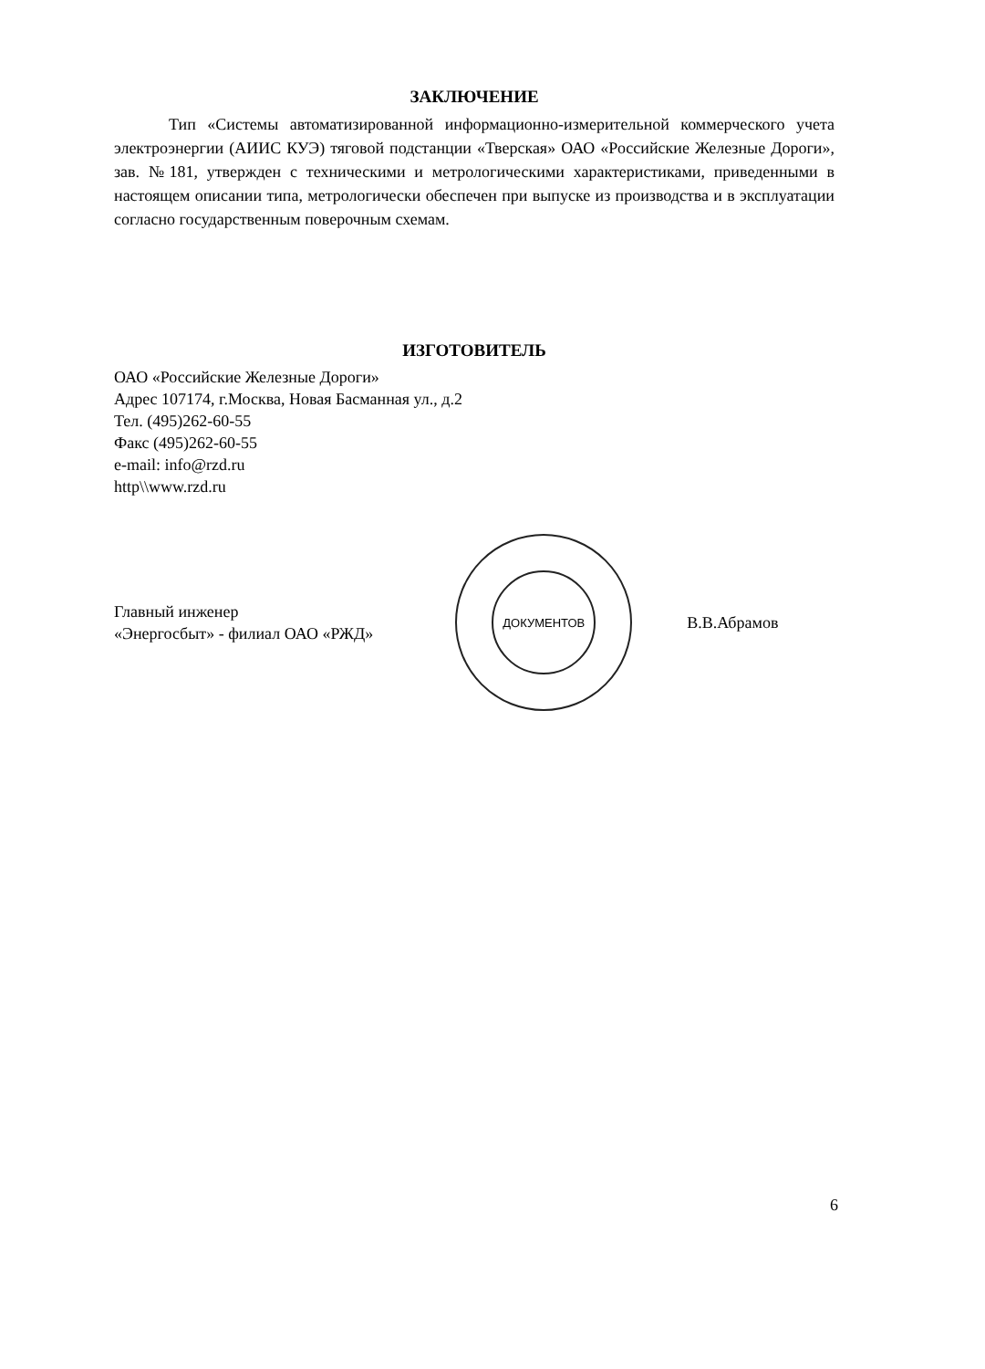ЗАКЛЮЧЕНИЕ
Тип «Системы автоматизированной информационно-измерительной коммерческого учета электроэнергии (АИИС КУЭ) тяговой подстанции «Тверская» ОАО «Российские Железные Дороги», зав. №181, утвержден с техническими и метрологическими характеристиками, приведенными в настоящем описании типа, метрологически обеспечен при выпуске из производства и в эксплуатации согласно государственным поверочным схемам.
ИЗГОТОВИТЕЛЬ
ОАО «Российские Железные Дороги»
Адрес 107174, г.Москва, Новая Басманная ул., д.2
Тел. (495)262-60-55
Факс (495)262-60-55
e-mail: info@rzd.ru
http\\www.rzd.ru
Главный инженер
«Энергосбыт» - филиал ОАО «РЖД»
ДОКУМЕНТОВ
В.В.Абрамов
6